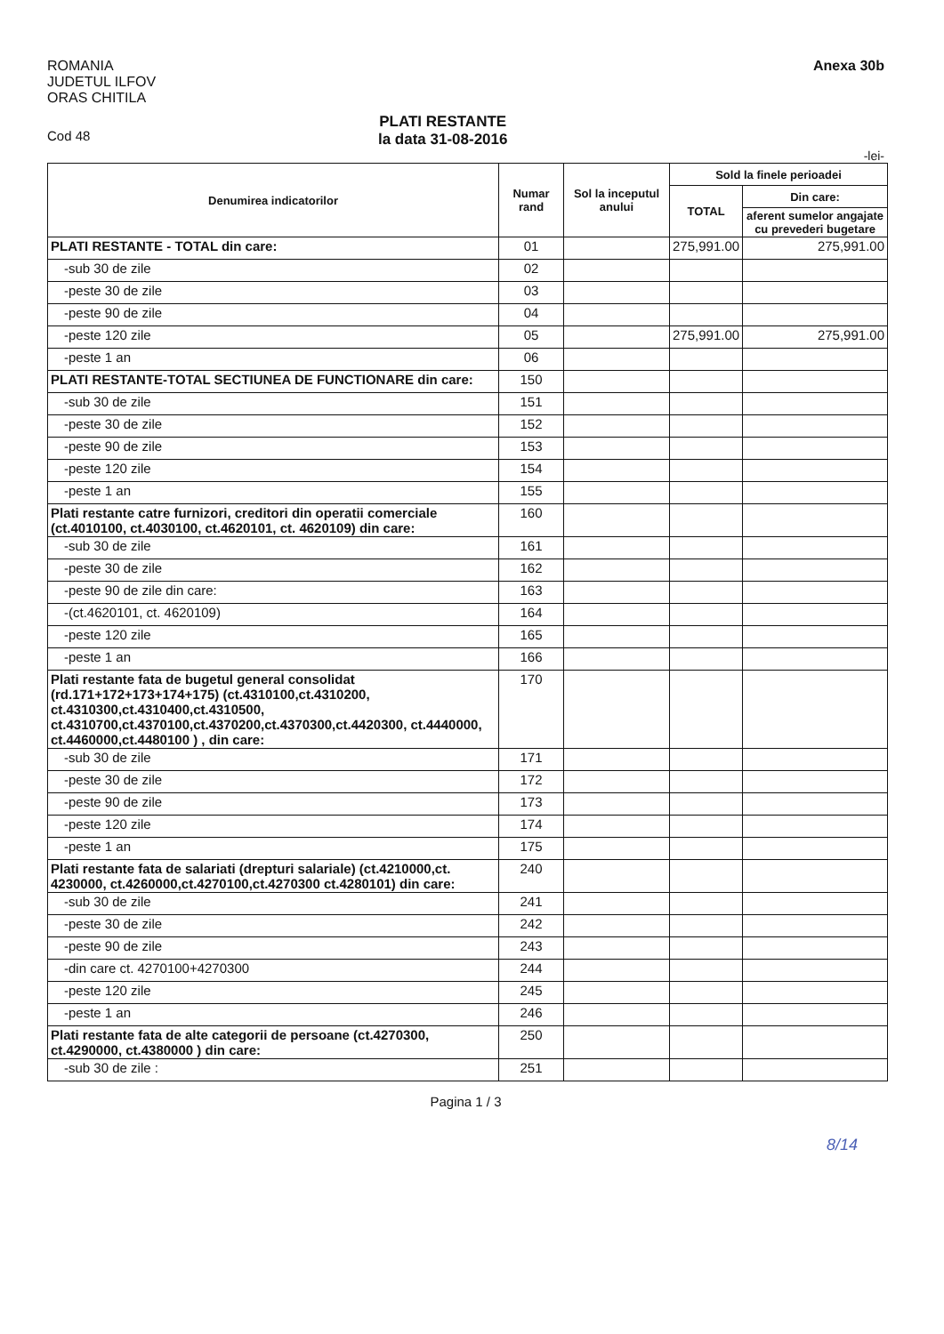ROMANIA
JUDETUL ILFOV
ORAS CHITILA
Anexa 30b
Cod 48
PLATI RESTANTE
la data 31-08-2016
-lei-
| Denumirea indicatorilor | Numar rand | Sol la inceputul anului | Sold la finele perioadei | |
| --- | --- | --- | --- | --- |
| | | | TOTAL | Din care: |
| | | | | aferent sumelor angajate cu prevederi bugetare |
| PLATI RESTANTE - TOTAL din care: | 01 | | 275,991.00 | 275,991.00 |
| -sub 30 de zile | 02 | | | |
| -peste 30 de zile | 03 | | | |
| -peste 90 de zile | 04 | | | |
| -peste 120 zile | 05 | | 275,991.00 | 275,991.00 |
| -peste 1 an | 06 | | | |
| PLATI RESTANTE-TOTAL SECTIUNEA DE FUNCTIONARE din care: | 150 | | | |
| -sub 30 de zile | 151 | | | |
| -peste 30 de zile | 152 | | | |
| -peste 90 de zile | 153 | | | |
| -peste 120 zile | 154 | | | |
| -peste 1 an | 155 | | | |
| Plati restante catre furnizori, creditori din operatii comerciale (ct.4010100, ct.4030100, ct.4620101, ct. 4620109) din care: | 160 | | | |
| -sub 30 de zile | 161 | | | |
| -peste 30 de zile | 162 | | | |
| -peste 90 de zile din care: | 163 | | | |
| -(ct.4620101, ct. 4620109) | 164 | | | |
| -peste 120 zile | 165 | | | |
| -peste 1 an | 166 | | | |
| Plati restante fata de bugetul general consolidat (rd.171+172+173+174+175) (ct.4310100,ct.4310200, ct.4310300,ct.4310400,ct.4310500, ct.4310700,ct.4370100,ct.4370200,ct.4370300,ct.4420300, ct.4440000, ct.4460000,ct.4480100 ) , din care: | 170 | | | |
| -sub 30 de zile | 171 | | | |
| -peste 30 de zile | 172 | | | |
| -peste 90 de zile | 173 | | | |
| -peste 120 zile | 174 | | | |
| -peste 1 an | 175 | | | |
| Plati restante fata de salariati (drepturi salariale) (ct.4210000,ct. 4230000, ct.4260000,ct.4270100,ct.4270300 ct.4280101) din care: | 240 | | | |
| -sub 30 de zile | 241 | | | |
| -peste 30 de zile | 242 | | | |
| -peste 90 de zile | 243 | | | |
| -din care ct. 4270100+4270300 | 244 | | | |
| -peste 120 zile | 245 | | | |
| -peste 1 an | 246 | | | |
| Plati restante fata de alte categorii de persoane (ct.4270300, ct.4290000, ct.4380000 ) din care: | 250 | | | |
| -sub 30 de zile : | 251 | | | |
Pagina 1 / 3
8/14